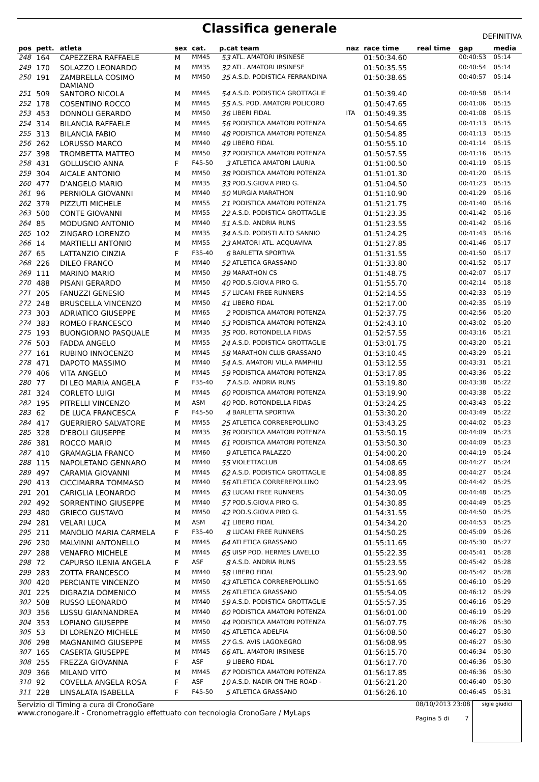Classifica generale
DEFINITIVA
| pos | pett. | atleta | sex | cat. | p.cat team | | naz | race time | real time | gap | media |
| --- | --- | --- | --- | --- | --- | --- | --- | --- | --- | --- | --- |
| 248 | 164 | CAPEZZERA RAFFAELE | M | MM45 | 53 | ATL. AMATORI IRSINESE | | 01:50:34.60 | | 00:40:53 | 05:14 |
| 249 | 170 | SOLAZZO LEONARDO | M | MM35 | 32 | ATL. AMATORI IRSINESE | | 01:50:35.55 | | 00:40:54 | 05:14 |
| 250 | 191 | ZAMBRELLA COSIMO DAMIANO | M | MM50 | 35 | A.S.D. PODISTICA FERRANDINA | | 01:50:38.65 | | 00:40:57 | 05:14 |
| 251 | 509 | SANTORO NICOLA | M | MM45 | 54 | A.S.D. PODISTICA GROTTAGLIE | | 01:50:39.40 | | 00:40:58 | 05:14 |
| 252 | 178 | COSENTINO ROCCO | M | MM45 | 55 | A.S. POD. AMATORI POLICORO | | 01:50:47.65 | | 00:41:06 | 05:15 |
| 253 | 453 | DONNOLI GERARDO | M | MM50 | 36 | LIBERI FIDAL | ITA | 01:50:49.35 | | 00:41:08 | 05:15 |
| 254 | 314 | BILANCIA RAFFAELE | M | MM45 | 56 | PODISTICA AMATORI POTENZA | | 01:50:54.65 | | 00:41:13 | 05:15 |
| 255 | 313 | BILANCIA FABIO | M | MM40 | 48 | PODISTICA AMATORI POTENZA | | 01:50:54.85 | | 00:41:13 | 05:15 |
| 256 | 262 | LORUSSO MARCO | M | MM40 | 49 | LIBERO FIDAL | | 01:50:55.10 | | 00:41:14 | 05:15 |
| 257 | 398 | TROMBETTA MATTEO | M | MM50 | 37 | PODISTICA AMATORI POTENZA | | 01:50:57.55 | | 00:41:16 | 05:15 |
| 258 | 431 | GOLLUSCIO ANNA | F | F45-50 | 3 | ATLETICA AMATORI LAURIA | | 01:51:00.50 | | 00:41:19 | 05:15 |
| 259 | 304 | AICALE ANTONIO | M | MM50 | 38 | PODISTICA AMATORI POTENZA | | 01:51:01.30 | | 00:41:20 | 05:15 |
| 260 | 477 | D'ANGELO MARIO | M | MM35 | 33 | POD.S.GIOV.A PIRO G. | | 01:51:04.50 | | 00:41:23 | 05:15 |
| 261 | 96 | PERNIOLA GIOVANNI | M | MM40 | 50 | MURGIA MARATHON | | 01:51:10.90 | | 00:41:29 | 05:16 |
| 262 | 379 | PIZZUTI MICHELE | M | MM55 | 21 | PODISTICA AMATORI POTENZA | | 01:51:21.75 | | 00:41:40 | 05:16 |
| 263 | 500 | CONTE GIOVANNI | M | MM55 | 22 | A.S.D. PODISTICA GROTTAGLIE | | 01:51:23.35 | | 00:41:42 | 05:16 |
| 264 | 85 | MODUGNO ANTONIO | M | MM40 | 51 | A.S.D. ANDRIA RUNS | | 01:51:23.55 | | 00:41:42 | 05:16 |
| 265 | 102 | ZINGARO LORENZO | M | MM35 | 34 | A.S.D. PODISTI ALTO SANNIO | | 01:51:24.25 | | 00:41:43 | 05:16 |
| 266 | 14 | MARTIELLI ANTONIO | M | MM55 | 23 | AMATORI ATL. ACQUAVIVA | | 01:51:27.85 | | 00:41:46 | 05:17 |
| 267 | 65 | LATTANZIO CINZIA | F | F35-40 | 6 | BARLETTA SPORTIVA | | 01:51:31.55 | | 00:41:50 | 05:17 |
| 268 | 226 | DILEO FRANCO | M | MM40 | 52 | ATLETICA GRASSANO | | 01:51:33.80 | | 00:41:52 | 05:17 |
| 269 | 111 | MARINO MARIO | M | MM50 | 39 | MARATHON CS | | 01:51:48.75 | | 00:42:07 | 05:17 |
| 270 | 488 | PISANI GERARDO | M | MM50 | 40 | POD.S.GIOV.A PIRO G. | | 01:51:55.70 | | 00:42:14 | 05:18 |
| 271 | 205 | FANUZZI GENESIO | M | MM45 | 57 | LUCANI FREE RUNNERS | | 01:52:14.55 | | 00:42:33 | 05:19 |
| 272 | 248 | BRUSCELLA VINCENZO | M | MM50 | 41 | LIBERO FIDAL | | 01:52:17.00 | | 00:42:35 | 05:19 |
| 273 | 303 | ADRIATICO GIUSEPPE | M | MM65 | 2 | PODISTICA AMATORI POTENZA | | 01:52:37.75 | | 00:42:56 | 05:20 |
| 274 | 383 | ROMEO FRANCESCO | M | MM40 | 53 | PODISTICA AMATORI POTENZA | | 01:52:43.10 | | 00:43:02 | 05:20 |
| 275 | 193 | BUONGIORNO PASQUALE | M | MM35 | 35 | POD. ROTONDELLA FIDAS | | 01:52:57.55 | | 00:43:16 | 05:21 |
| 276 | 503 | FADDA ANGELO | M | MM55 | 24 | A.S.D. PODISTICA GROTTAGLIE | | 01:53:01.75 | | 00:43:20 | 05:21 |
| 277 | 161 | RUBINO INNOCENZO | M | MM45 | 58 | MARATHON CLUB GRASSANO | | 01:53:10.45 | | 00:43:29 | 05:21 |
| 278 | 471 | DAPOTO MASSIMO | M | MM40 | 54 | A.S. AMATORI VILLA PAMPHILI | | 01:53:12.55 | | 00:43:31 | 05:21 |
| 279 | 406 | VITA ANGELO | M | MM45 | 59 | PODISTICA AMATORI POTENZA | | 01:53:17.85 | | 00:43:36 | 05:22 |
| 280 | 77 | DI LEO MARIA ANGELA | F | F35-40 | 7 | A.S.D. ANDRIA RUNS | | 01:53:19.80 | | 00:43:38 | 05:22 |
| 281 | 324 | CORLETO LUIGI | M | MM45 | 60 | PODISTICA AMATORI POTENZA | | 01:53:19.90 | | 00:43:38 | 05:22 |
| 282 | 195 | PITRELLI VINCENZO | M | ASM | 40 | POD. ROTONDELLA FIDAS | | 01:53:24.25 | | 00:43:43 | 05:22 |
| 283 | 62 | DE LUCA FRANCESCA | F | F45-50 | 4 | BARLETTA SPORTIVA | | 01:53:30.20 | | 00:43:49 | 05:22 |
| 284 | 417 | GUERRIERO SALVATORE | M | MM55 | 25 | ATLETICA CORREREPOLLINO | | 01:53:43.25 | | 00:44:02 | 05:23 |
| 285 | 328 | D'EBOLI GIUSEPPE | M | MM35 | 36 | PODISTICA AMATORI POTENZA | | 01:53:50.15 | | 00:44:09 | 05:23 |
| 286 | 381 | ROCCO MARIO | M | MM45 | 61 | PODISTICA AMATORI POTENZA | | 01:53:50.30 | | 00:44:09 | 05:23 |
| 287 | 410 | GRAMAGLIA FRANCO | M | MM60 | 9 | ATLETICA PALAZZO | | 01:54:00.20 | | 00:44:19 | 05:24 |
| 288 | 115 | NAPOLETANO GENNARO | M | MM40 | 55 | VIOLETTACLUB | | 01:54:08.65 | | 00:44:27 | 05:24 |
| 289 | 497 | CARAMIA GIOVANNI | M | MM45 | 62 | A.S.D. PODISTICA GROTTAGLIE | | 01:54:08.85 | | 00:44:27 | 05:24 |
| 290 | 413 | CICCIMARRA TOMMASO | M | MM40 | 56 | ATLETICA CORREREPOLLINO | | 01:54:23.95 | | 00:44:42 | 05:25 |
| 291 | 201 | CARIGLIA LEONARDO | M | MM45 | 63 | LUCANI FREE RUNNERS | | 01:54:30.05 | | 00:44:48 | 05:25 |
| 292 | 492 | SORRENTINO GIUSEPPE | M | MM40 | 57 | POD.S.GIOV.A PIRO G. | | 01:54:30.85 | | 00:44:49 | 05:25 |
| 293 | 480 | GRIECO GUSTAVO | M | MM50 | 42 | POD.S.GIOV.A PIRO G. | | 01:54:31.55 | | 00:44:50 | 05:25 |
| 294 | 281 | VELARI LUCA | M | ASM | 41 | LIBERO FIDAL | | 01:54:34.20 | | 00:44:53 | 05:25 |
| 295 | 211 | MANOLIO MARIA CARMELA | F | F35-40 | 8 | LUCANI FREE RUNNERS | | 01:54:50.25 | | 00:45:09 | 05:26 |
| 296 | 230 | MALVINNI ANTONELLO | M | MM45 | 64 | ATLETICA GRASSANO | | 01:55:11.65 | | 00:45:30 | 05:27 |
| 297 | 288 | VENAFRO MICHELE | M | MM45 | 65 | UISP POD. HERMES LAVELLO | | 01:55:22.35 | | 00:45:41 | 05:28 |
| 298 | 72 | CAPURSO ILENIA ANGELA | F | ASF | 8 | A.S.D. ANDRIA RUNS | | 01:55:23.55 | | 00:45:42 | 05:28 |
| 299 | 283 | ZOTTA FRANCESCO | M | MM40 | 58 | LIBERO FIDAL | | 01:55:23.90 | | 00:45:42 | 05:28 |
| 300 | 420 | PERCIANTE VINCENZO | M | MM50 | 43 | ATLETICA CORREREPOLLINO | | 01:55:51.65 | | 00:46:10 | 05:29 |
| 301 | 225 | DIGRAZIA DOMENICO | M | MM55 | 26 | ATLETICA GRASSANO | | 01:55:54.05 | | 00:46:12 | 05:29 |
| 302 | 508 | RUSSO LEONARDO | M | MM40 | 59 | A.S.D. PODISTICA GROTTAGLIE | | 01:55:57.35 | | 00:46:16 | 05:29 |
| 303 | 356 | LUSSU GIANNANDREA | M | MM40 | 60 | PODISTICA AMATORI POTENZA | | 01:56:01.00 | | 00:46:19 | 05:29 |
| 304 | 353 | LOPIANO GIUSEPPE | M | MM50 | 44 | PODISTICA AMATORI POTENZA | | 01:56:07.75 | | 00:46:26 | 05:30 |
| 305 | 53 | DI LORENZO MICHELE | M | MM50 | 45 | ATLETICA ADELFIA | | 01:56:08.50 | | 00:46:27 | 05:30 |
| 306 | 298 | MAGNANIMO GIUSEPPE | M | MM55 | 27 | G.S. AVIS LAGONEGRO | | 01:56:08.95 | | 00:46:27 | 05:30 |
| 307 | 165 | CASERTA GIUSEPPE | M | MM45 | 66 | ATL. AMATORI IRSINESE | | 01:56:15.70 | | 00:46:34 | 05:30 |
| 308 | 255 | FREZZA GIOVANNA | F | ASF | 9 | LIBERO FIDAL | | 01:56:17.70 | | 00:46:36 | 05:30 |
| 309 | 366 | MILANO VITO | M | MM45 | 67 | PODISTICA AMATORI POTENZA | | 01:56:17.85 | | 00:46:36 | 05:30 |
| 310 | 92 | COVELLA ANGELA ROSA | F | ASF | 10 | A.S.D. NADIR ON THE ROAD - | | 01:56:21.20 | | 00:46:40 | 05:30 |
| 311 | 228 | LINSALATA ISABELLA | F | F45-50 | 5 | ATLETICA GRASSANO | | 01:56:26.10 | | 00:46:45 | 05:31 |
Servizio di Timing a cura di CronoGare
www.cronogare.it - Cronometraggio effettuato con tecnologia CronoGare / MyLaps
08/10/2013 23:08
Pagina 5 di 7
sigle giudici